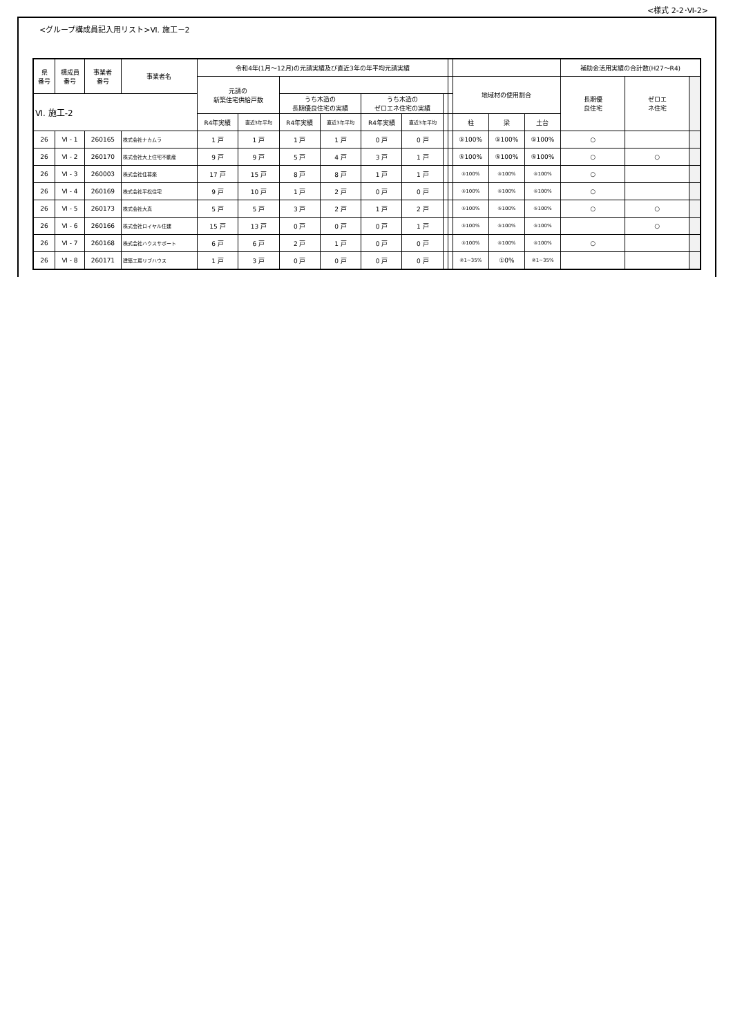<様式 2-2･Ⅵ-2>
<グループ構成員記入用リスト>Ⅵ. 施工－2
| 県 番号 | 構成員 番号 | 事業者 番号 | 事業者名 | 令和4年(1月～12月)の元請実績及び直近3年の年平均元請実績 | | | | | | | | | | | 補助金活用実績の合計数(H27～R4) | | |
| --- | --- | --- | --- | --- | --- | --- | --- | --- | --- | --- | --- | --- | --- | --- | --- | --- | --- |
| | | | | 元請の 新築住宅供給戸数 | | | | | | | | 地域材の使用割合 | | | 長期優 良住宅 | ゼロエ ネ住宅 | |
| Ⅵ. 施工-2 | | | | | | うち木造の 長期優良住宅の実績 | | うち木造の ゼロエネ住宅の実績 | | | | | | | | | |
| | | | | R4年実績 | 直近3年平均 | R4年実績 | 直近3年平均 | R4年実績 | 直近3年平均 | | | 柱 | 梁 | 土台 | | | |
| 26 | Ⅵ - 1 | 260165 | 株式会社ナカムラ | 1 戸 | 1 戸 | 1 戸 | 1 戸 | 0 戸 | 0 戸 | | | ⑤100% | ⑤100% | ⑤100% | ○ | | |
| 26 | Ⅵ - 2 | 260170 | 株式会社大上住宅不動産 | 9 戸 | 9 戸 | 5 戸 | 4 戸 | 3 戸 | 1 戸 | | | ⑤100% | ⑤100% | ⑤100% | ○ | ○ | |
| 26 | Ⅵ - 3 | 260003 | 株式会社住暮楽 | 17 戸 | 15 戸 | 8 戸 | 8 戸 | 1 戸 | 1 戸 | | | ⑤100% | ⑤100% | ⑤100% | ○ | | |
| 26 | Ⅵ - 4 | 260169 | 株式会社平松住宅 | 9 戸 | 10 戸 | 1 戸 | 2 戸 | 0 戸 | 0 戸 | | | ⑤100% | ⑤100% | ⑤100% | ○ | | |
| 26 | Ⅵ - 5 | 260173 | 株式会社大真 | 5 戸 | 5 戸 | 3 戸 | 2 戸 | 1 戸 | 2 戸 | | | ⑤100% | ⑤100% | ⑤100% | ○ | ○ | |
| 26 | Ⅵ - 6 | 260166 | 株式会社ロイヤル住建 | 15 戸 | 13 戸 | 0 戸 | 0 戸 | 0 戸 | 1 戸 | | | ⑤100% | ⑤100% | ⑤100% | | ○ | |
| 26 | Ⅵ - 7 | 260168 | 株式会社ハウスサポート | 6 戸 | 6 戸 | 2 戸 | 1 戸 | 0 戸 | 0 戸 | | | ⑤100% | ⑤100% | ⑤100% | ○ | | |
| 26 | Ⅵ - 8 | 260171 | 建築工房リブハウス | 1 戸 | 3 戸 | 0 戸 | 0 戸 | 0 戸 | 0 戸 | | | ②1~35% | ①0% | ②1~35% | | | |